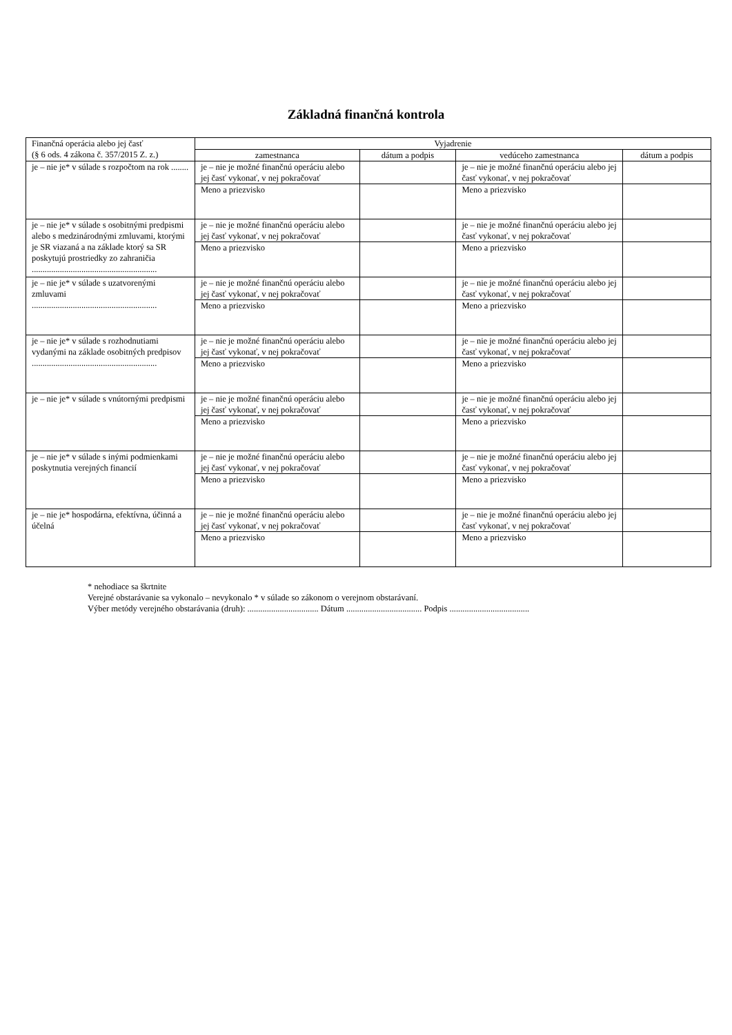Základná finančná kontrola
| Finančná operácia alebo jej časť (§ 6 ods. 4 zákona č. 357/2015 Z. z.) | Vyjadrenie | | | |
| --- | --- | --- | --- | --- |
| | zamestnanca | dátum a podpis | vedúceho zamestnanca | dátum a podpis |
| je – nie je* v súlade s rozpočtom na rok ........ | je – nie je možné finančnú operáciu alebo jej časť vykonať, v nej pokračovať | | je – nie je možné finančnú operáciu alebo jej časť vykonať, v nej pokračovať | |
| | Meno a priezvisko | | Meno a priezvisko | |
| je – nie je* v súlade s osobitnými predpismi alebo s medzinárodnými zmluvami, ktorými je SR viazaná a na základe ktorý sa SR poskytujú prostriedky zo zahraničia .......................................................... | je – nie je možné finančnú operáciu alebo jej časť vykonať, v nej pokračovať | | je – nie je možné finančnú operáciu alebo jej časť vykonať, v nej pokračovať | |
| | Meno a priezvisko | | Meno a priezvisko | |
| je – nie je* v súlade s uzatvorenými zmluvami .......................................................... | je – nie je možné finančnú operáciu alebo jej časť vykonať, v nej pokračovať | | je – nie je možné finančnú operáciu alebo jej časť vykonať, v nej pokračovať | |
| | Meno a priezvisko | | Meno a priezvisko | |
| je – nie je* v súlade s rozhodnutiami vydanými na základe osobitných predpisov .......................................................... | je – nie je možné finančnú operáciu alebo jej časť vykonať, v nej pokračovať | | je – nie je možné finančnú operáciu alebo jej časť vykonať, v nej pokračovať | |
| | Meno a priezvisko | | Meno a priezvisko | |
| je – nie je* v súlade s vnútornými predpismi | je – nie je možné finančnú operáciu alebo jej časť vykonať, v nej pokračovať | | je – nie je možné finančnú operáciu alebo jej časť vykonať, v nej pokračovať | |
| | Meno a priezvisko | | Meno a priezvisko | |
| je – nie je* v súlade s inými podmienkami poskytnutia verejných financií | je – nie je možné finančnú operáciu alebo jej časť vykonať, v nej pokračovať | | je – nie je možné finančnú operáciu alebo jej časť vykonať, v nej pokračovať | |
| | Meno a priezvisko | | Meno a priezvisko | |
| je – nie je* hospodárna, efektívna, účinná a účelná | je – nie je možné finančnú operáciu alebo jej časť vykonať, v nej pokračovať | | je – nie je možné finančnú operáciu alebo jej časť vykonať, v nej pokračovať | |
| | Meno a priezvisko | | Meno a priezvisko | |
* nehodiace sa škrtnite
Verejné obstarávanie sa vykonalo – nevykonalo * v súlade so zákonom o verejnom obstarávaní.
Výber metódy verejného obstarávania (druh): ................................. Dátum ................................... Podpis .....................................